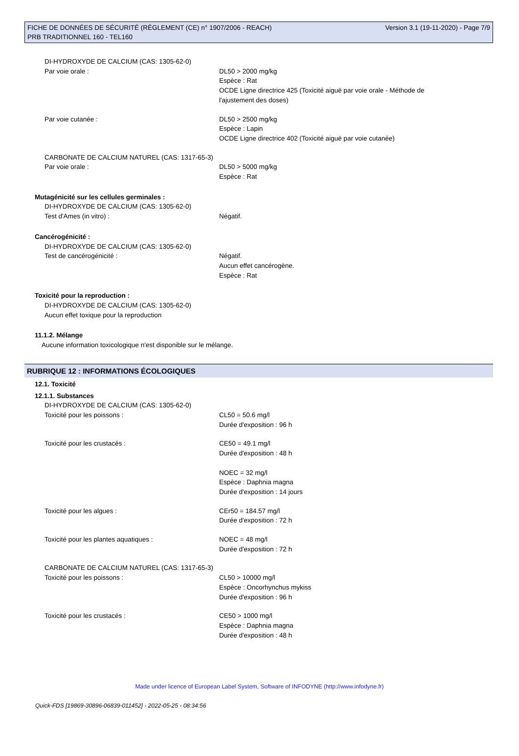FICHE DE DONNÉES DE SÉCURITÉ (RÈGLEMENT (CE) n° 1907/2006 - REACH) Version 3.1 (19-11-2020) - Page 7/9
PRB TRADITIONNEL 160 - TEL160
DI-HYDROXYDE DE CALCIUM (CAS: 1305-62-0)
Par voie orale : DL50 > 2000 mg/kg
Espèce : Rat
OCDE Ligne directrice 425 (Toxicité aiguë par voie orale - Méthode de
l'ajustement des doses)
Par voie cutanée : DL50 > 2500 mg/kg
Espèce : Lapin
OCDE Ligne directrice 402 (Toxicité aiguë par voie cutanée)
CARBONATE DE CALCIUM NATUREL (CAS: 1317-65-3)
Par voie orale : DL50 > 5000 mg/kg
Espèce : Rat
Mutagénicité sur les cellules germinales :
DI-HYDROXYDE DE CALCIUM (CAS: 1305-62-0)
Test d'Ames (in vitro) : Négatif.
Cancérogénicité :
DI-HYDROXYDE DE CALCIUM (CAS: 1305-62-0)
Test de cancérogénicité : Négatif.
Aucun effet cancérogène.
Espèce : Rat
Toxicité pour la reproduction :
DI-HYDROXYDE DE CALCIUM (CAS: 1305-62-0)
Aucun effet toxique pour la reproduction
11.1.2. Mélange
Aucune information toxicologique n'est disponible sur le mélange.
RUBRIQUE 12 : INFORMATIONS ÉCOLOGIQUES
12.1. Toxicité
12.1.1. Substances
DI-HYDROXYDE DE CALCIUM (CAS: 1305-62-0)
Toxicité pour les poissons : CL50 = 50.6 mg/l
Durée d'exposition : 96 h
Toxicité pour les crustacés : CE50 = 49.1 mg/l
Durée d'exposition : 48 h
NOEC = 32 mg/l
Espèce : Daphnia magna
Durée d'exposition : 14 jours
Toxicité pour les algues : CEr50 = 184.57 mg/l
Durée d'exposition : 72 h
Toxicité pour les plantes aquatiques : NOEC = 48 mg/l
Durée d'exposition : 72 h
CARBONATE DE CALCIUM NATUREL (CAS: 1317-65-3)
Toxicité pour les poissons : CL50 > 10000 mg/l
Espèce : Oncorhynchus mykiss
Durée d'exposition : 96 h
Toxicité pour les crustacés : CE50 > 1000 mg/l
Espèce : Daphnia magna
Durée d'exposition : 48 h
Made under licence of European Label System, Software of INFODYNE (http://www.infodyne.fr)
Quick-FDS [19869-30896-06839-011452] - 2022-05-25 - 08:34:56